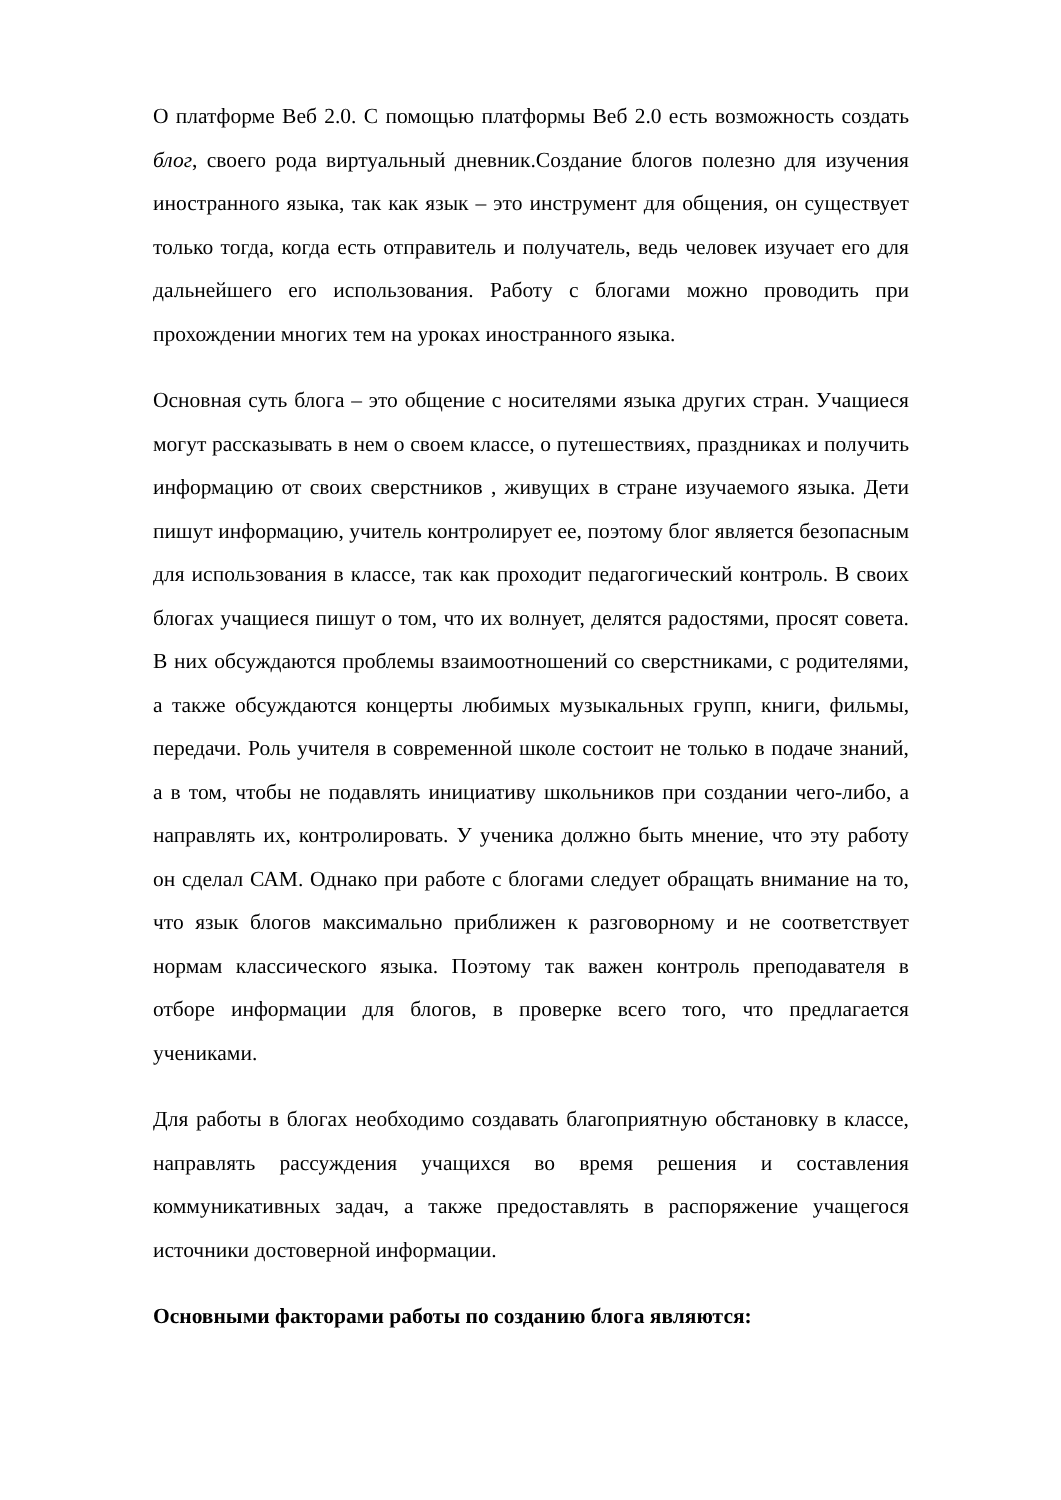О платформе Веб 2.0. С помощью платформы Веб 2.0 есть возможность создать блог, своего рода виртуальный дневник.Создание блогов полезно для изучения иностранного языка, так как язык – это инструмент для общения, он существует только тогда, когда есть отправитель и получатель, ведь человек изучает его для дальнейшего его использования. Работу с блогами можно проводить при прохождении многих тем на уроках иностранного языка.
Основная суть блога – это общение с носителями языка других стран. Учащиеся могут рассказывать в нем о своем классе, о путешествиях, праздниках и получить информацию от своих сверстников , живущих в стране изучаемого языка. Дети пишут информацию, учитель контролирует ее, поэтому блог является безопасным для использования в классе, так как проходит педагогический контроль. В своих блогах учащиеся пишут о том, что их волнует, делятся радостями, просят совета. В них обсуждаются проблемы взаимоотношений со сверстниками, с родителями, а также обсуждаются концерты любимых музыкальных групп, книги, фильмы, передачи. Роль учителя в современной школе состоит не только в подаче знаний, а в том, чтобы не подавлять инициативу школьников при создании чего-либо, а направлять их, контролировать. У ученика должно быть мнение, что эту работу он сделал САМ. Однако при работе с блогами следует обращать внимание на то, что язык блогов максимально приближен к разговорному и не соответствует нормам классического языка. Поэтому так важен контроль преподавателя в отборе информации для блогов, в проверке всего того, что предлагается учениками.
Для работы в блогах необходимо создавать благоприятную обстановку в классе, направлять рассуждения учащихся во время решения и составления коммуникативных задач, а также предоставлять в распоряжение учащегося источники достоверной информации.
Основными факторами работы по созданию блога являются: